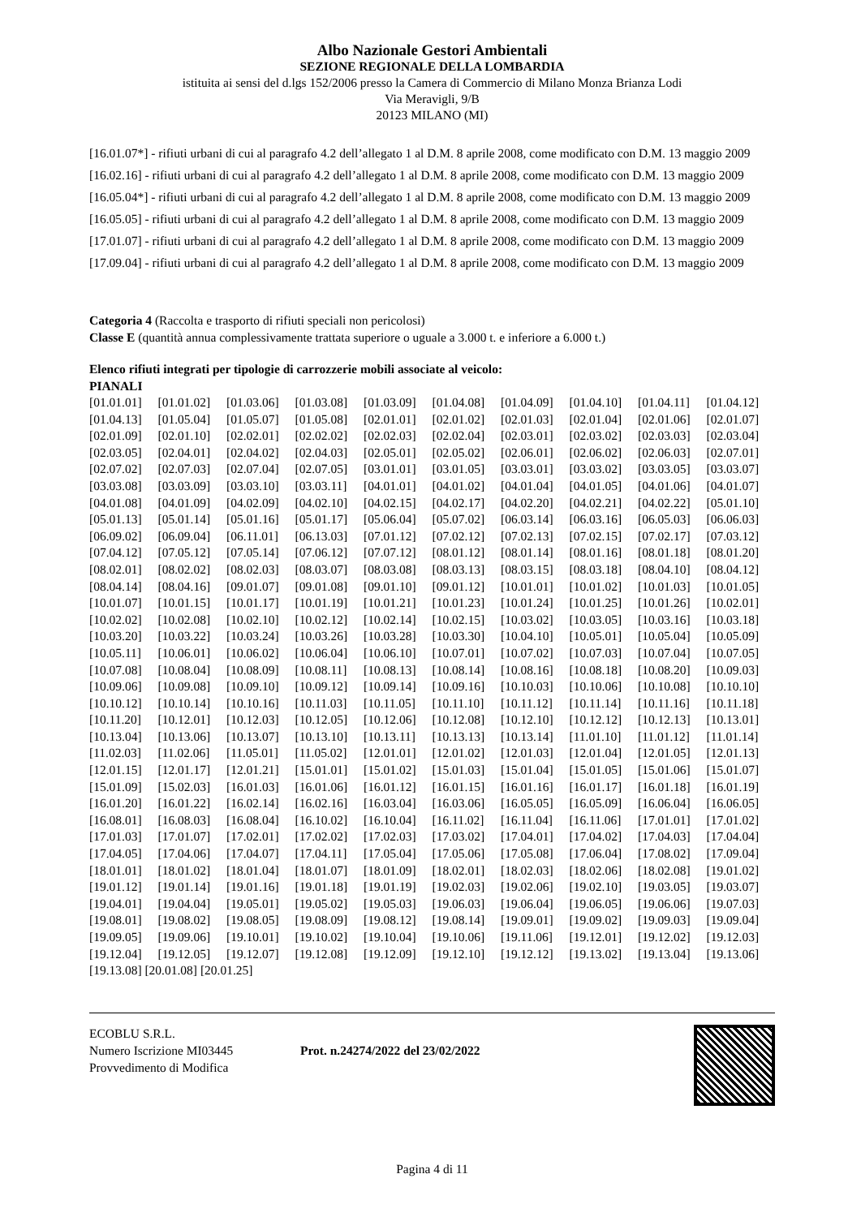Albo Nazionale Gestori Ambientali
SEZIONE REGIONALE DELLA LOMBARDIA
istituita ai sensi del d.lgs 152/2006 presso la Camera di Commercio di Milano Monza Brianza Lodi
Via Meravigli, 9/B
20123 MILANO (MI)
[16.01.07*] - rifiuti urbani di cui al paragrafo 4.2 dell’allegato 1 al D.M. 8 aprile 2008, come modificato con D.M. 13 maggio 2009
[16.02.16] - rifiuti urbani di cui al paragrafo 4.2 dell’allegato 1 al D.M. 8 aprile 2008, come modificato con D.M. 13 maggio 2009
[16.05.04*] - rifiuti urbani di cui al paragrafo 4.2 dell’allegato 1 al D.M. 8 aprile 2008, come modificato con D.M. 13 maggio 2009
[16.05.05] - rifiuti urbani di cui al paragrafo 4.2 dell’allegato 1 al D.M. 8 aprile 2008, come modificato con D.M. 13 maggio 2009
[17.01.07] - rifiuti urbani di cui al paragrafo 4.2 dell’allegato 1 al D.M. 8 aprile 2008, come modificato con D.M. 13 maggio 2009
[17.09.04] - rifiuti urbani di cui al paragrafo 4.2 dell’allegato 1 al D.M. 8 aprile 2008, come modificato con D.M. 13 maggio 2009
Categoria 4 (Raccolta e trasporto di rifiuti speciali non pericolosi)
Classe E (quantità annua complessivamente trattata superiore o uguale a 3.000 t. e inferiore a 6.000 t.)
Elenco rifiuti integrati per tipologie di carrozzerie mobili associate al veicolo:
PIANALI
[01.01.01] [01.01.02] [01.03.06] [01.03.08] [01.03.09] [01.04.08] [01.04.09] [01.04.10] [01.04.11] [01.04.12] [01.04.13] [01.05.04] [01.05.07] [01.05.08] [02.01.01] [02.01.02] [02.01.03] [02.01.04] [02.01.06] [02.01.07] [02.01.09] [02.01.10] [02.02.01] [02.02.02] [02.02.03] [02.02.04] [02.03.01] [02.03.02] [02.03.03] [02.03.04] [02.03.05] [02.04.01] [02.04.02] [02.04.03] [02.05.01] [02.05.02] [02.06.01] [02.06.02] [02.06.03] [02.07.01] [02.07.02] [02.07.03] [02.07.04] [02.07.05] [03.01.01] [03.01.05] [03.03.01] [03.03.02] [03.03.05] [03.03.07] [03.03.08] [03.03.09] [03.03.10] [03.03.11] [04.01.01] [04.01.02] [04.01.04] [04.01.05] [04.01.06] [04.01.07] [04.01.08] [04.01.09] [04.02.09] [04.02.10] [04.02.15] [04.02.17] [04.02.20] [04.02.21] [04.02.22] [05.01.10] [05.01.13] [05.01.14] [05.01.16] [05.01.17] [05.06.04] [05.07.02] [06.03.14] [06.03.16] [06.05.03] [06.06.03] [06.09.02] [06.09.04] [06.11.01] [06.13.03] [07.01.12] [07.02.12] [07.02.13] [07.02.15] [07.02.17] [07.03.12] [07.04.12] [07.05.12] [07.05.14] [07.06.12] [07.07.12] [08.01.12] [08.01.14] [08.01.16] [08.01.18] [08.01.20] [08.02.01] [08.02.02] [08.02.03] [08.03.07] [08.03.08] [08.03.13] [08.03.15] [08.03.18] [08.04.10] [08.04.12] [08.04.14] [08.04.16] [09.01.07] [09.01.08] [09.01.10] [09.01.12] [10.01.01] [10.01.02] [10.01.03] [10.01.05] [10.01.07] [10.01.15] [10.01.17] [10.01.19] [10.01.21] [10.01.23] [10.01.24] [10.01.25] [10.01.26] [10.02.01] [10.02.02] [10.02.08] [10.02.10] [10.02.12] [10.02.14] [10.02.15] [10.03.02] [10.03.05] [10.03.16] [10.03.18] [10.03.20] [10.03.22] [10.03.24] [10.03.26] [10.03.28] [10.03.30] [10.04.10] [10.05.01] [10.05.04] [10.05.09] [10.05.11] [10.06.01] [10.06.02] [10.06.04] [10.06.10] [10.07.01] [10.07.02] [10.07.03] [10.07.04] [10.07.05] [10.07.08] [10.08.04] [10.08.09] [10.08.11] [10.08.13] [10.08.14] [10.08.16] [10.08.18] [10.08.20] [10.09.03] [10.09.06] [10.09.08] [10.09.10] [10.09.12] [10.09.14] [10.09.16] [10.10.03] [10.10.06] [10.10.08] [10.10.10] [10.10.12] [10.10.14] [10.10.16] [10.11.03] [10.11.05] [10.11.10] [10.11.12] [10.11.14] [10.11.16] [10.11.18] [10.11.20] [10.12.01] [10.12.03] [10.12.05] [10.12.06] [10.12.08] [10.12.10] [10.12.12] [10.12.13] [10.13.01] [10.13.04] [10.13.06] [10.13.07] [10.13.10] [10.13.11] [10.13.13] [10.13.14] [11.01.10] [11.01.12] [11.01.14] [11.02.03] [11.02.06] [11.05.01] [11.05.02] [12.01.01] [12.01.02] [12.01.03] [12.01.04] [12.01.05] [12.01.13] [12.01.15] [12.01.17] [12.01.21] [15.01.01] [15.01.02] [15.01.03] [15.01.04] [15.01.05] [15.01.06] [15.01.07] [15.01.09] [15.02.03] [16.01.03] [16.01.06] [16.01.12] [16.01.15] [16.01.16] [16.01.17] [16.01.18] [16.01.19] [16.01.20] [16.01.22] [16.02.14] [16.02.16] [16.03.04] [16.03.06] [16.05.05] [16.05.09] [16.06.04] [16.06.05] [16.08.01] [16.08.03] [16.08.04] [16.10.02] [16.10.04] [16.11.02] [16.11.04] [16.11.06] [17.01.01] [17.01.02] [17.01.03] [17.01.07] [17.02.01] [17.02.02] [17.02.03] [17.03.02] [17.04.01] [17.04.02] [17.04.03] [17.04.04] [17.04.05] [17.04.06] [17.04.07] [17.04.11] [17.05.04] [17.05.06] [17.05.08] [17.06.04] [17.08.02] [17.09.04] [18.01.01] [18.01.02] [18.01.04] [18.01.07] [18.01.09] [18.02.01] [18.02.03] [18.02.06] [18.02.08] [19.01.02] [19.01.12] [19.01.14] [19.01.16] [19.01.18] [19.01.19] [19.02.03] [19.02.06] [19.02.10] [19.03.05] [19.03.07] [19.04.01] [19.04.04] [19.05.01] [19.05.02] [19.05.03] [19.06.03] [19.06.04] [19.06.05] [19.06.06] [19.07.03] [19.08.01] [19.08.02] [19.08.05] [19.08.09] [19.08.12] [19.08.14] [19.09.01] [19.09.02] [19.09.03] [19.09.04] [19.09.05] [19.09.06] [19.10.01] [19.10.02] [19.10.04] [19.10.06] [19.11.06] [19.12.01] [19.12.02] [19.12.03] [19.12.04] [19.12.05] [19.12.07] [19.12.08] [19.12.09] [19.12.10] [19.12.12] [19.13.02] [19.13.04] [19.13.06]
[19.13.08] [20.01.08] [20.01.25]
ECOBLU S.R.L.
Numero Iscrizione MI03445
Provvedimento di Modifica
Prot. n.24274/2022 del 23/02/2022
Pagina 4 di 11